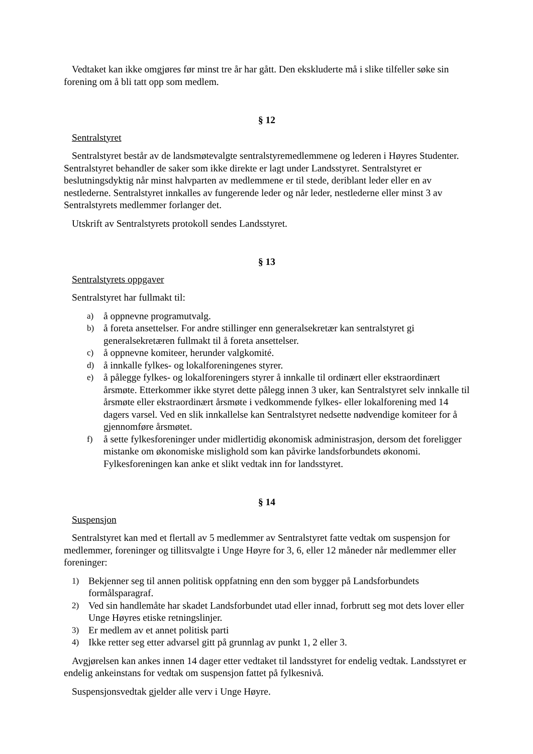Vedtaket kan ikke omgjøres før minst tre år har gått. Den ekskluderte må i slike tilfeller søke sin forening om å bli tatt opp som medlem.
§ 12
Sentralstyret
Sentralstyret består av de landsmøtevalgte sentralstyremedlemmene og lederen i Høyres Studenter. Sentralstyret behandler de saker som ikke direkte er lagt under Landsstyret. Sentralstyret er beslutningsdyktig når minst halvparten av medlemmene er til stede, deriblant leder eller en av nestlederne. Sentralstyret innkalles av fungerende leder og når leder, nestlederne eller minst 3 av Sentralstyrets medlemmer forlanger det.
Utskrift av Sentralstyrets protokoll sendes Landsstyret.
§ 13
Sentralstyrets oppgaver
Sentralstyret har fullmakt til:
a) å oppnevne programutvalg.
b) å foreta ansettelser. For andre stillinger enn generalsekretær kan sentralstyret gi generalsekretæren fullmakt til å foreta ansettelser.
c) å oppnevne komiteer, herunder valgkomité.
d) å innkalle fylkes- og lokalforeningenes styrer.
e) å pålegge fylkes- og lokalforeningers styrer å innkalle til ordinært eller ekstraordinært årsmøte. Etterkommer ikke styret dette pålegg innen 3 uker, kan Sentralstyret selv innkalle til årsmøte eller ekstraordinært årsmøte i vedkommende fylkes- eller lokalforening med 14 dagers varsel. Ved en slik innkallelse kan Sentralstyret nedsette nødvendige komiteer for å gjennomføre årsmøtet.
f) å sette fylkesforeninger under midlertidig økonomisk administrasjon, dersom det foreligger mistanke om økonomiske mislighold som kan påvirke landsforbundets økonomi. Fylkesforeningen kan anke et slikt vedtak inn for landsstyret.
§ 14
Suspensjon
Sentralstyret kan med et flertall av 5 medlemmer av Sentralstyret fatte vedtak om suspensjon for medlemmer, foreninger og tillitsvalgte i Unge Høyre for 3, 6, eller 12 måneder når medlemmer eller foreninger:
1) Bekjenner seg til annen politisk oppfatning enn den som bygger på Landsforbundets formålsparagraf.
2) Ved sin handlemåte har skadet Landsforbundet utad eller innad, forbrutt seg mot dets lover eller Unge Høyres etiske retningslinjer.
3) Er medlem av et annet politisk parti
4) Ikke retter seg etter advarsel gitt på grunnlag av punkt 1, 2 eller 3.
Avgjørelsen kan ankes innen 14 dager etter vedtaket til landsstyret for endelig vedtak. Landsstyret er endelig ankeinstans for vedtak om suspensjon fattet på fylkesnivå.
Suspensjonsvedtak gjelder alle verv i Unge Høyre.